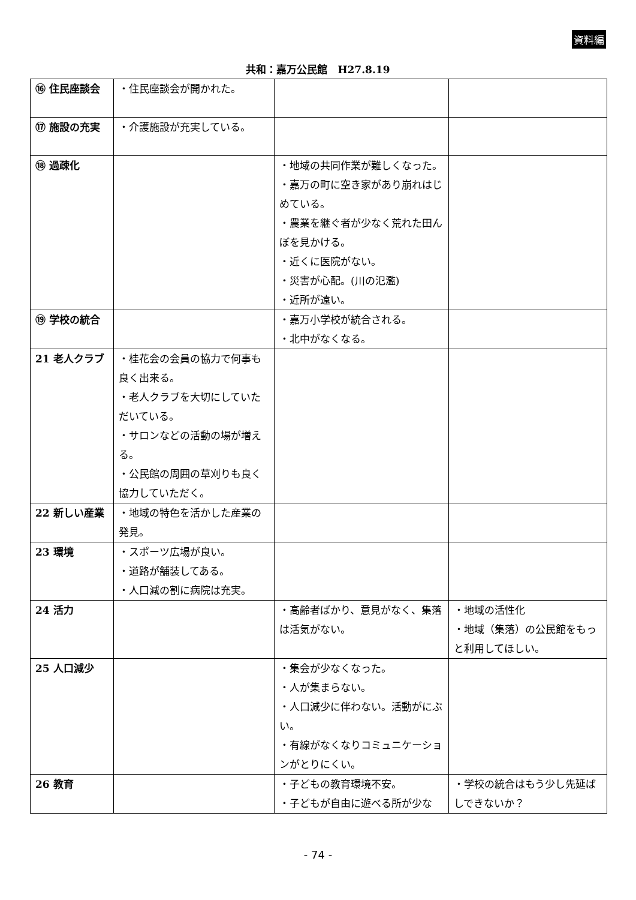資料編
共和：嘉万公民館　H27.8.19
| ⑯ 住民座談会 | ・住民座談会が開かれた。 | | |
| ⑰ 施設の充実 | ・介護施設が充実している。 | | |
| ⑱ 過疎化 | | ・地域の共同作業が難しくなった。 ・嘉万の町に空き家があり崩れはじめている。 ・農業を継ぐ者が少なく荒れた田んぼを見かける。 ・近くに医院がない。 ・災害が心配。(川の氾濫) ・近所が遠い。 | |
| ⑲ 学校の統合 | | ・嘉万小学校が統合される。 ・北中がなくなる。 | |
| 21 老人クラブ | ・桂花会の会員の協力で何事も良く出来る。 ・老人クラブを大切にしていただいている。 ・サロンなどの活動の場が増える。 ・公民館の周囲の草刈りも良く協力していただく。 | | |
| 22 新しい産業 | ・地域の特色を活かした産業の発見。 | | |
| 23 環境 | ・スポーツ広場が良い。 ・道路が舗装してある。 ・人口減の割に病院は充実。 | | |
| 24 活力 | | ・高齢者ばかり、意見がなく、集落は活気がない。 | ・地域の活性化 ・地域（集落）の公民館をもっと利用してほしい。 |
| 25 人口減少 | | ・集会が少なくなった。 ・人が集まらない。 ・人口減少に伴わない。活動がにぶい。 ・有線がなくなりコミュニケーションがとりにくい。 | |
| 26 教育 | | ・子どもの教育環境不安。 ・子どもが自由に遊べる所が少な | ・学校の統合はもう少し先延ばしできないか？ |
- 74 -